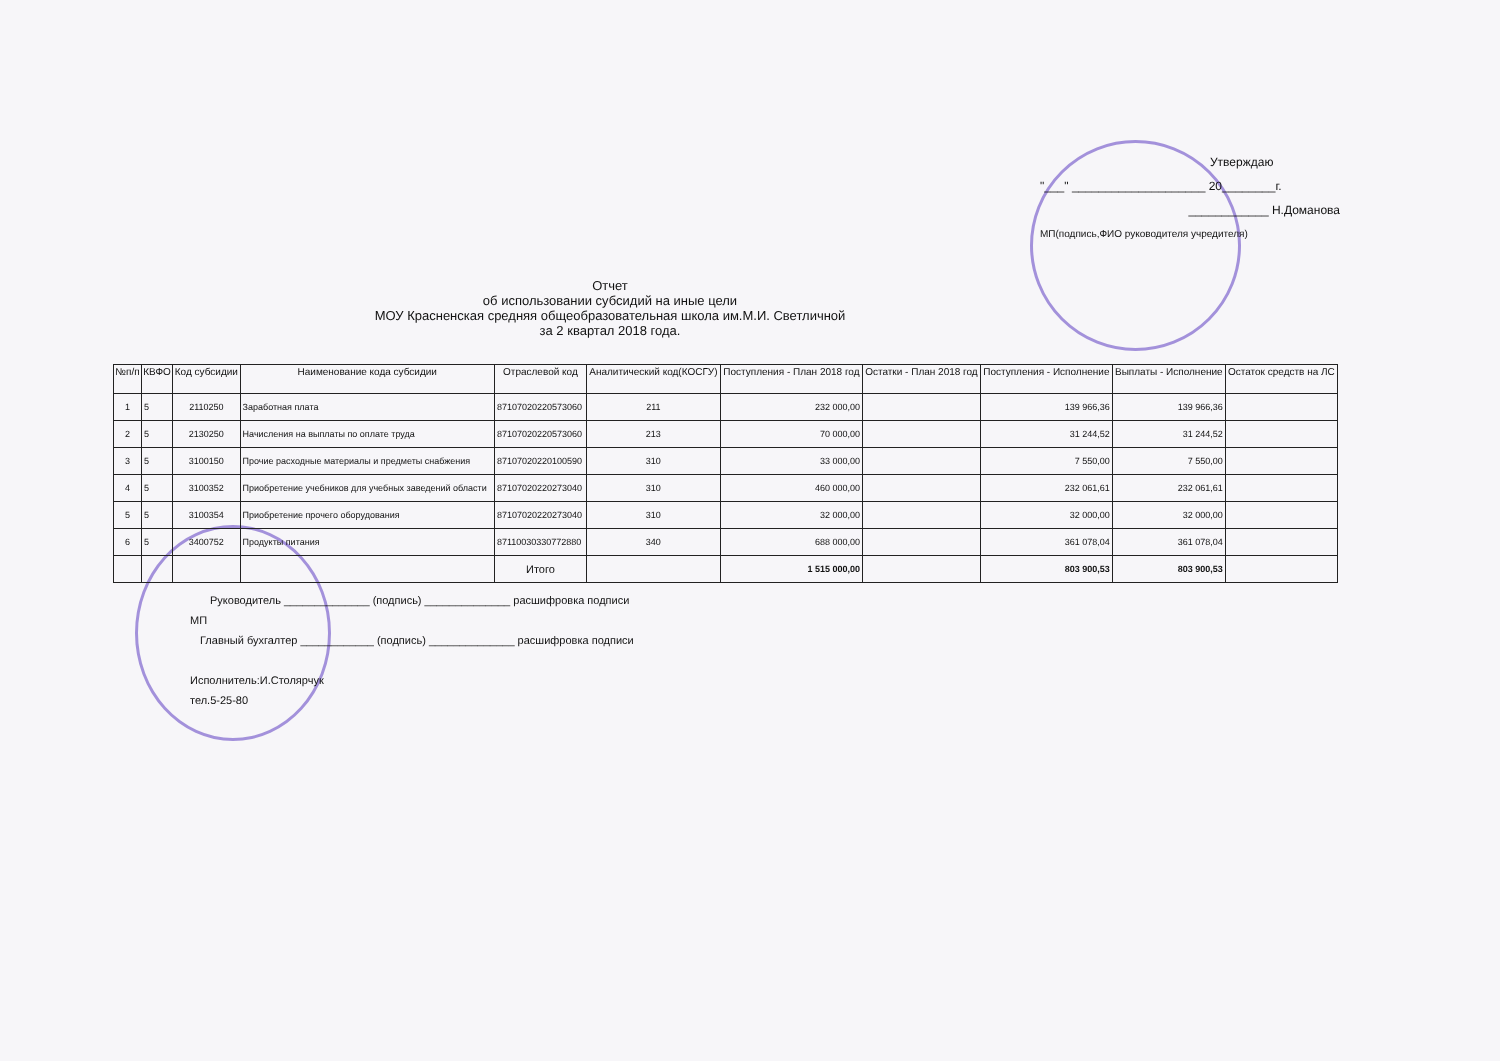Утверждаю
"___" ____________________ 20________г.
____________ Н.Доманова
МП(подпись,ФИО руководителя учредителя)
Отчет
об использовании субсидий на иные цели
МОУ Красненская средняя общеобразовательная школа им.М.И. Светличной
за 2 квартал 2018 года.
| №п/п | КВФО | Код субсидии | Наименование кода субсидии | Отраслевой код | Аналитический код(КОСГУ) | Поступления - План 2018 год | Остатки - План 2018 год | Поступления - Исполнение | Выплаты - Исполнение | Остаток средств на ЛС |
| --- | --- | --- | --- | --- | --- | --- | --- | --- | --- | --- |
| 1 | 5 | 2110250 | Заработная плата | 87107020220573060 | 211 | 232 000,00 | | 139 966,36 | 139 966,36 | |
| 2 | 5 | 2130250 | Начисления на выплаты по оплате труда | 87107020220573060 | 213 | 70 000,00 | | 31 244,52 | 31 244,52 | |
| 3 | 5 | 3100150 | Прочие расходные материалы и предметы снабжения | 87107020220100590 | 310 | 33 000,00 | | 7 550,00 | 7 550,00 | |
| 4 | 5 | 3100352 | Приобретение учебников для учебных заведений области | 87107020220273040 | 310 | 460 000,00 | | 232 061,61 | 232 061,61 | |
| 5 | 5 | 3100354 | Приобретение прочего оборудования | 87107020220273040 | 310 | 32 000,00 | | 32 000,00 | 32 000,00 | |
| 6 | 5 | 3400752 | Продукты питания | 87110030330772880 | 340 | 688 000,00 | | 361 078,04 | 361 078,04 | |
| | | | | Итого | | 1 515 000,00 | | 803 900,53 | 803 900,53 | |
Руководитель ______________ (подпись) ______________ расшифровка подписи
МП
Главный бухгалтер ____________ (подпись) ______________ расшифровка подписи
Исполнитель:И.Столярчук
тел.5-25-80